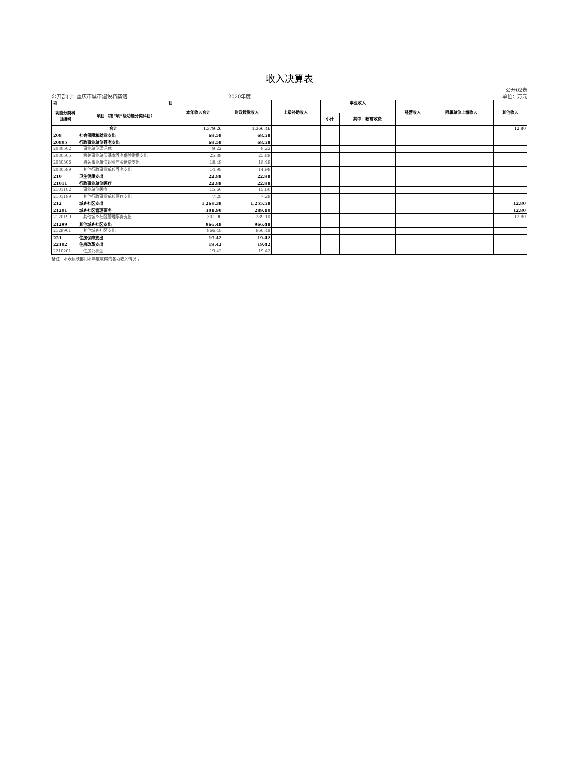收入决算表
公开02表
公开部门：重庆市城市建设档案馆 2020年度 单位：万元
| 项 目 | | 本年收入合计 | 财政拨款收入 | 上级补助收入 | 事业收入 | | 经营收入 | 附属单位上缴收入 | 其他收入 |
| --- | --- | --- | --- | --- | --- | --- | --- | --- | --- |
| 功能分类科目编码 | 项目（按“项”级功能分类科目） | | | | | | | | |
| | | | | | 小计 | 其中：教育收费 | | | |
| 合计 | | 1,379.26 | 1,366.46 | | | | | | 12.80 |
| 208 | 社会保障和就业支出 | 68.58 | 68.58 | | | | | | |
| 20805 | 行政事业单位养老支出 | 68.58 | 68.58 | | | | | | |
| 2080502 | 事业单位离退休 | 9.22 | 9.22 | | | | | | |
| 2080505 | 机关事业单位基本养老保险缴费支出 | 25.89 | 25.89 | | | | | | |
| 2080506 | 机关事业单位职业年金缴费支出 | 18.49 | 18.49 | | | | | | |
| 2080599 | 其他行政事业单位养老支出 | 14.98 | 14.98 | | | | | | |
| 210 | 卫生健康支出 | 22.88 | 22.88 | | | | | | |
| 21011 | 行政事业单位医疗 | 22.88 | 22.88 | | | | | | |
| 2101102 | 事业单位医疗 | 15.60 | 15.60 | | | | | | |
| 2101199 | 其他行政事业单位医疗支出 | 7.28 | 7.28 | | | | | | |
| 212 | 城乡社区支出 | 1,268.38 | 1,255.58 | | | | | | 12.80 |
| 21201 | 城乡社区管理事务 | 301.90 | 289.10 | | | | | | 12.80 |
| 2120199 | 其他城乡社区管理事务支出 | 301.90 | 289.10 | | | | | | 12.80 |
| 21299 | 其他城乡社区支出 | 966.48 | 966.48 | | | | | | |
| 2129901 | 其他城乡社区支出 | 966.48 | 966.48 | | | | | | |
| 221 | 住房保障支出 | 19.42 | 19.42 | | | | | | |
| 22102 | 住房改革支出 | 19.42 | 19.42 | | | | | | |
| 2210201 | 住房公积金 | 19.42 | 19.42 | | | | | | |
备注：本表反映部门本年度取得的各项收入情况 。